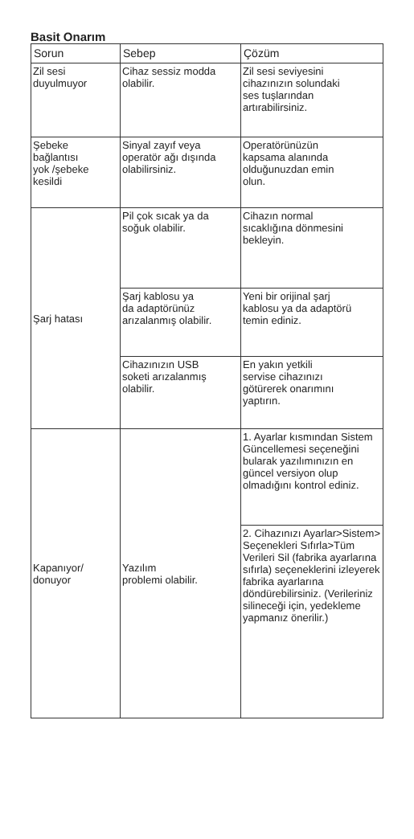Basit Onarım
| Sorun | Sebep | Çözüm |
| --- | --- | --- |
| Zil sesi duyulmuyor | Cihaz sessiz modda olabilir. | Zil sesi seviyesini cihazınızın solundaki ses tuşlarından artırabilirsiniz. |
| Şebeke bağlantısı yok /şebeke kesildi | Sinyal zayıf veya operatör ağı dışında olabilirsiniz. | Operatörünüzün kapsama alanında olduğunuzdan emin olun. |
| Şarj hatası | Pil çok sıcak ya da soğuk olabilir. | Cihazın normal sıcaklığına dönmesini bekleyin. |
| | Şarj kablosu ya da adaptörünüz arızalanmış olabilir. | Yeni bir orijinal şarj kablosu ya da adaptörü temin ediniz. |
| | Cihazınızın USB soketi arızalanmış olabilir. | En yakın yetkili servise cihazınızı götürerek onarımını yaptırın. |
| Kapanıyor/ donuyor | Yazılım problemi olabilir. | 1. Ayarlar kısmından Sistem Güncellemesi seçeneğini bularak yazılımınızın en güncel versiyon olup olmadığını kontrol ediniz. |
| | | 2. Cihazınızı Ayarlar>Sistem> Seçenekleri Sıfırla>Tüm Verileri Sil (fabrika ayarlarına sıfırla) seçeneklerini izleyerek fabrika ayarlarına döndürebilirsiniz. (Verileriniz silineceği için, yedekleme yapmanız önerilir.) |